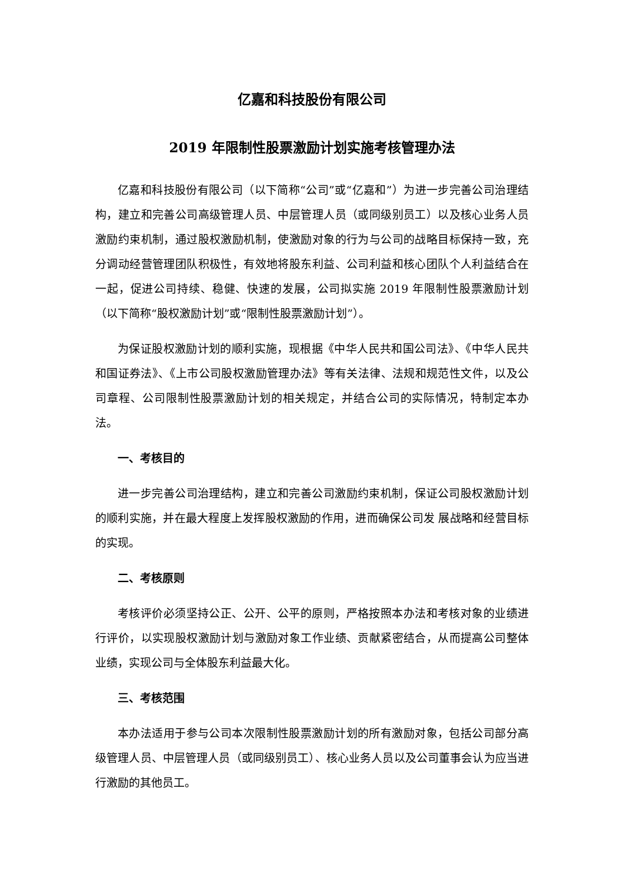亿嘉和科技股份有限公司
2019 年限制性股票激励计划实施考核管理办法
亿嘉和科技股份有限公司（以下简称“公司”或“亿嘉和”）为进一步完善公司治理结构，建立和完善公司高级管理人员、中层管理人员（或同级别员工）以及核心业务人员激励约束机制，通过股权激励机制，使激励对象的行为与公司的战略目标保持一致，充分调动经营管理团队积极性，有效地将股东利益、公司利益和核心团队个人利益结合在一起，促进公司持续、稳健、快速的发展，公司拟实施 2019 年限制性股票激励计划（以下简称“股权激励计划”或“限制性股票激励计划”）。
为保证股权激励计划的顺利实施，现根据《中华人民共和国公司法》、《中华人民共和国证券法》、《上市公司股权激励管理办法》等有关法律、法规和规范性文件，以及公司章程、公司限制性股票激励计划的相关规定，并结合公司的实际情况，特制定本办法。
一、考核目的
进一步完善公司治理结构，建立和完善公司激励约束机制，保证公司股权激励计划的顺利实施，并在最大程度上发挥股权激励的作用，进而确保公司发 展战略和经营目标的实现。
二、考核原则
考核评价必须坚持公正、公开、公平的原则，严格按照本办法和考核对象的业绩进行评价，以实现股权激励计划与激励对象工作业绩、贡献紧密结合，从而提高公司整体业绩，实现公司与全体股东利益最大化。
三、考核范围
本办法适用于参与公司本次限制性股票激励计划的所有激励对象，包括公司部分高级管理人员、中层管理人员（或同级别员工）、核心业务人员以及公司董事会认为应当进行激励的其他员工。